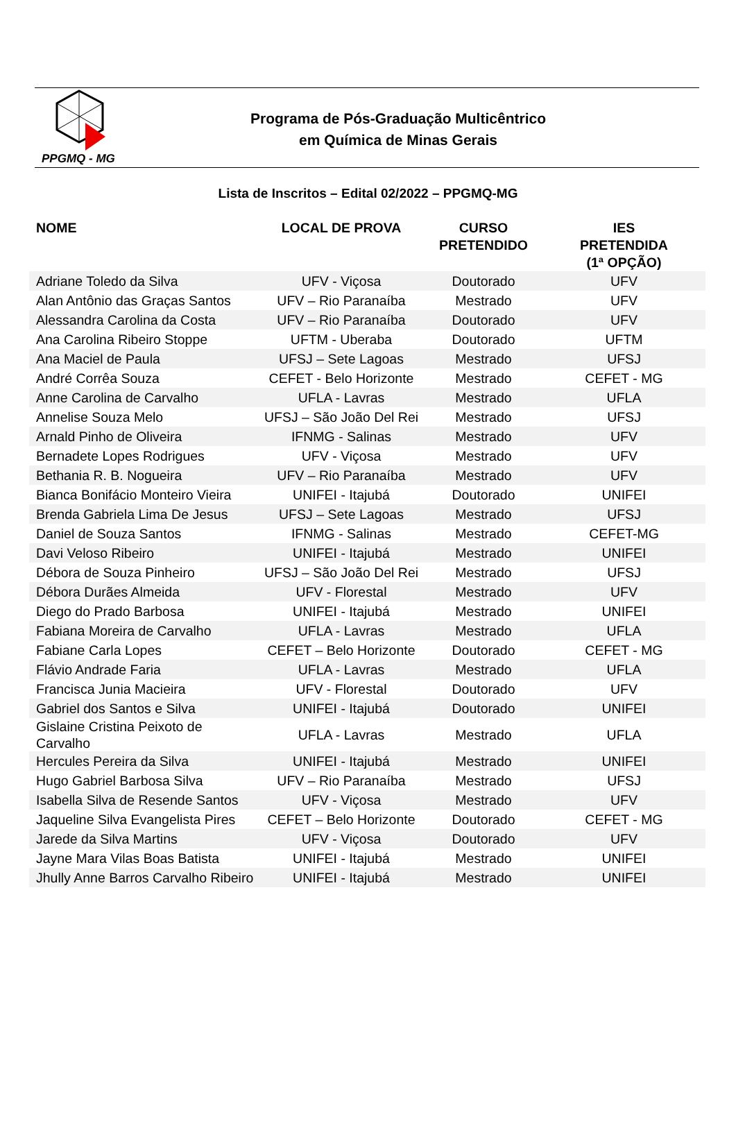PPGMQ - MG
Programa de Pós-Graduação Multicêntrico
em Química de Minas Gerais
Lista de Inscritos – Edital 02/2022 – PPGMQ-MG
| NOME | LOCAL DE PROVA | CURSO PRETENDIDO | IES PRETENDIDA (1ª OPÇÃO) |
| --- | --- | --- | --- |
| Adriane Toledo da Silva | UFV - Viçosa | Doutorado | UFV |
| Alan Antônio das Graças Santos | UFV – Rio Paranaíba | Mestrado | UFV |
| Alessandra Carolina da Costa | UFV – Rio Paranaíba | Doutorado | UFV |
| Ana Carolina Ribeiro Stoppe | UFTM - Uberaba | Doutorado | UFTM |
| Ana Maciel de Paula | UFSJ – Sete Lagoas | Mestrado | UFSJ |
| André Corrêa Souza | CEFET - Belo Horizonte | Mestrado | CEFET - MG |
| Anne Carolina de Carvalho | UFLA - Lavras | Mestrado | UFLA |
| Annelise Souza Melo | UFSJ – São João Del Rei | Mestrado | UFSJ |
| Arnald Pinho de Oliveira | IFNMG - Salinas | Mestrado | UFV |
| Bernadete Lopes Rodrigues | UFV - Viçosa | Mestrado | UFV |
| Bethania R. B. Nogueira | UFV – Rio Paranaíba | Mestrado | UFV |
| Bianca Bonifácio Monteiro Vieira | UNIFEI - Itajubá | Doutorado | UNIFEI |
| Brenda Gabriela Lima De Jesus | UFSJ – Sete Lagoas | Mestrado | UFSJ |
| Daniel de Souza Santos | IFNMG - Salinas | Mestrado | CEFET-MG |
| Davi Veloso Ribeiro | UNIFEI - Itajubá | Mestrado | UNIFEI |
| Débora de Souza Pinheiro | UFSJ – São João Del Rei | Mestrado | UFSJ |
| Débora Durães Almeida | UFV - Florestal | Mestrado | UFV |
| Diego do Prado Barbosa | UNIFEI - Itajubá | Mestrado | UNIFEI |
| Fabiana Moreira de Carvalho | UFLA - Lavras | Mestrado | UFLA |
| Fabiane Carla Lopes | CEFET – Belo Horizonte | Doutorado | CEFET - MG |
| Flávio Andrade Faria | UFLA - Lavras | Mestrado | UFLA |
| Francisca Junia Macieira | UFV - Florestal | Doutorado | UFV |
| Gabriel dos Santos e Silva | UNIFEI - Itajubá | Doutorado | UNIFEI |
| Gislaine Cristina Peixoto de Carvalho | UFLA - Lavras | Mestrado | UFLA |
| Hercules Pereira da Silva | UNIFEI - Itajubá | Mestrado | UNIFEI |
| Hugo Gabriel Barbosa Silva | UFV – Rio Paranaíba | Mestrado | UFSJ |
| Isabella Silva de Resende Santos | UFV - Viçosa | Mestrado | UFV |
| Jaqueline Silva Evangelista Pires | CEFET – Belo Horizonte | Doutorado | CEFET - MG |
| Jarede da Silva Martins | UFV - Viçosa | Doutorado | UFV |
| Jayne Mara Vilas Boas Batista | UNIFEI - Itajubá | Mestrado | UNIFEI |
| Jhully Anne Barros Carvalho Ribeiro | UNIFEI - Itajubá | Mestrado | UNIFEI |